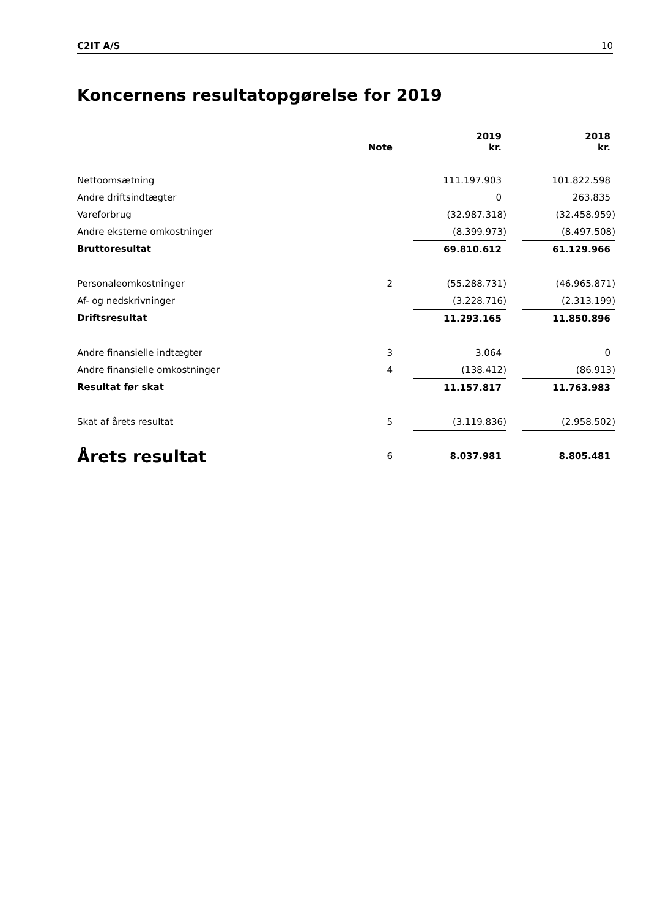C2IT A/S 10
Koncernens resultatopgørelse for 2019
| | Note | | 2019 kr. | | 2018 kr. |
| --- | --- | --- | --- | --- | --- |
| Nettoomsætning | | | 111.197.903 | | 101.822.598 |
| Andre driftsindtægter | | | 0 | | 263.835 |
| Vareforbrug | | | (32.987.318) | | (32.458.959) |
| Andre eksterne omkostninger | | | (8.399.973) | | (8.497.508) |
| Bruttoresultat | | | 69.810.612 | | 61.129.966 |
| Personaleomkostninger | 2 | | (55.288.731) | | (46.965.871) |
| Af- og nedskrivninger | | | (3.228.716) | | (2.313.199) |
| Driftsresultat | | | 11.293.165 | | 11.850.896 |
| Andre finansielle indtægter | 3 | | 3.064 | | 0 |
| Andre finansielle omkostninger | 4 | | (138.412) | | (86.913) |
| Resultat før skat | | | 11.157.817 | | 11.763.983 |
| Skat af årets resultat | 5 | | (3.119.836) | | (2.958.502) |
| Årets resultat | 6 | | 8.037.981 | | 8.805.481 |